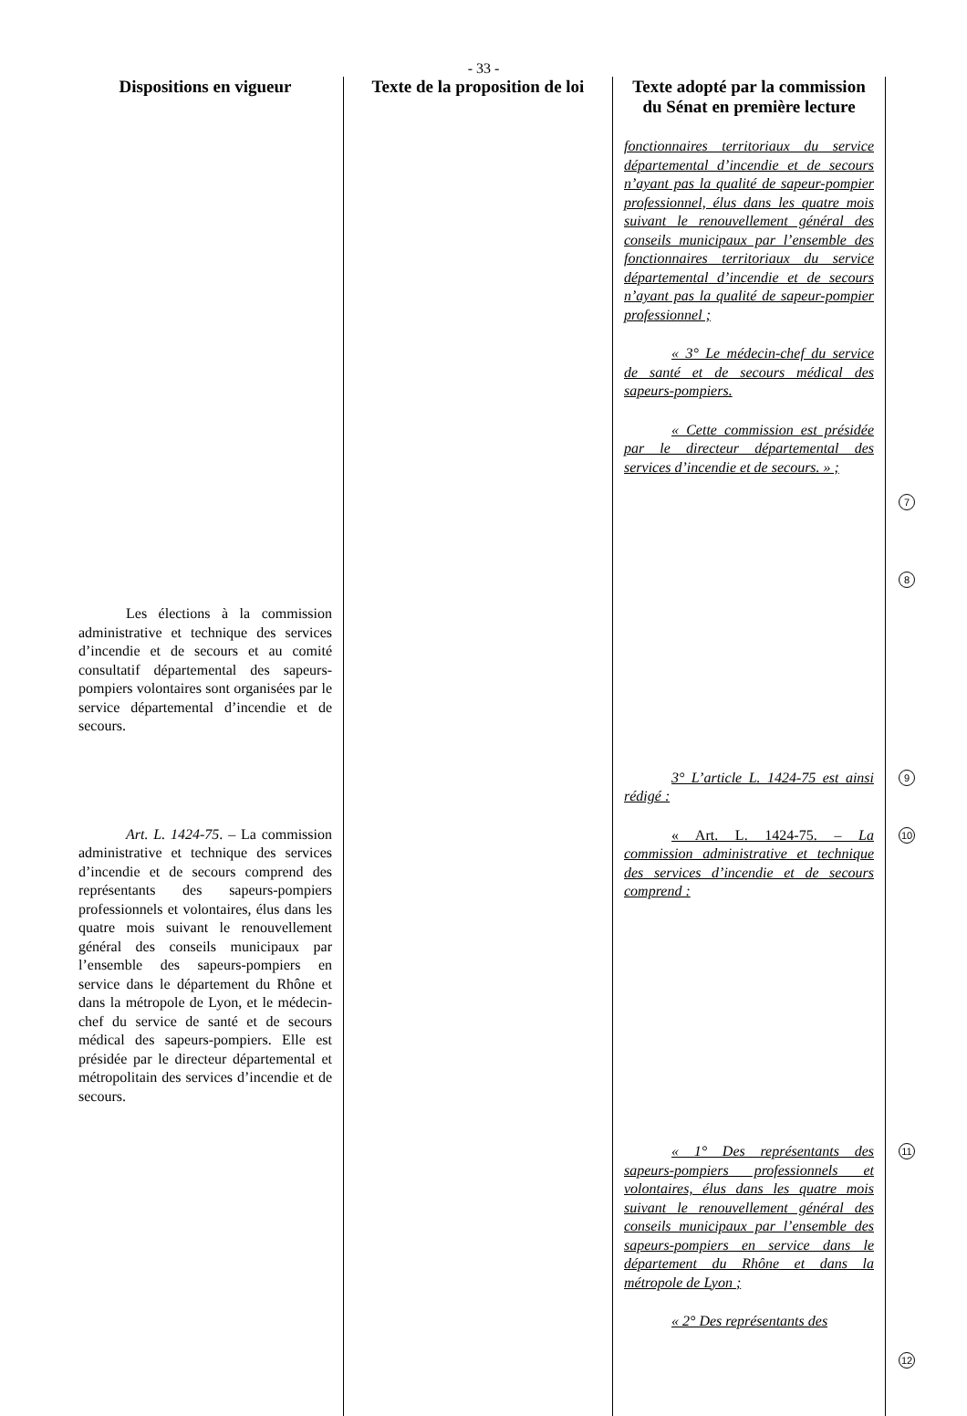- 33 -
| Dispositions en vigueur | Texte de la proposition de loi | Texte adopté par la commission du Sénat en première lecture | |
| --- | --- | --- | --- |
| | | fonctionnaires territoriaux du service départemental d’incendie et de secours n’ayant pas la qualité de sapeur-pompier professionnel, élus dans les quatre mois suivant le renouvellement général des conseils municipaux par l’ensemble des fonctionnaires territoriaux du service départemental d’incendie et de secours n’ayant pas la qualité de sapeur-pompier professionnel ; « 3° Le médecin-chef du service de santé et de secours médical des sapeurs-pompiers. « Cette commission est présidée par le directeur départemental des services d’incendie et de secours. » ; | 7 8 |
| Les élections à la commission administrative et technique des services d’incendie et de secours et au comité consultatif départemental des sapeurs-pompiers volontaires sont organisées par le service départemental d’incendie et de secours. | | | |
| Art. L. 1424-75 . – La commission administrative et technique des services d’incendie et de secours comprend des représentants des sapeurs-pompiers professionnels et volontaires, élus dans les quatre mois suivant le renouvellement général des conseils municipaux par l’ensemble des sapeurs-pompiers en service dans le département du Rhône et dans la métropole de Lyon, et le médecin-chef du service de santé et de secours médical des sapeurs-pompiers. Elle est présidée par le directeur départemental et métropolitain des services d’incendie et de secours. | | 3° L’article L. 1424-75 est ainsi rédigé : « Art. L. 1424-75. – La commission administrative et technique des services d’incendie et de secours comprend : | 9 10 |
| | | « 1° Des représentants des sapeurs-pompiers professionnels et volontaires, élus dans les quatre mois suivant le renouvellement général des conseils municipaux par l’ensemble des sapeurs-pompiers en service dans le département du Rhône et dans la métropole de Lyon ; « 2° Des représentants des | 11 12 |